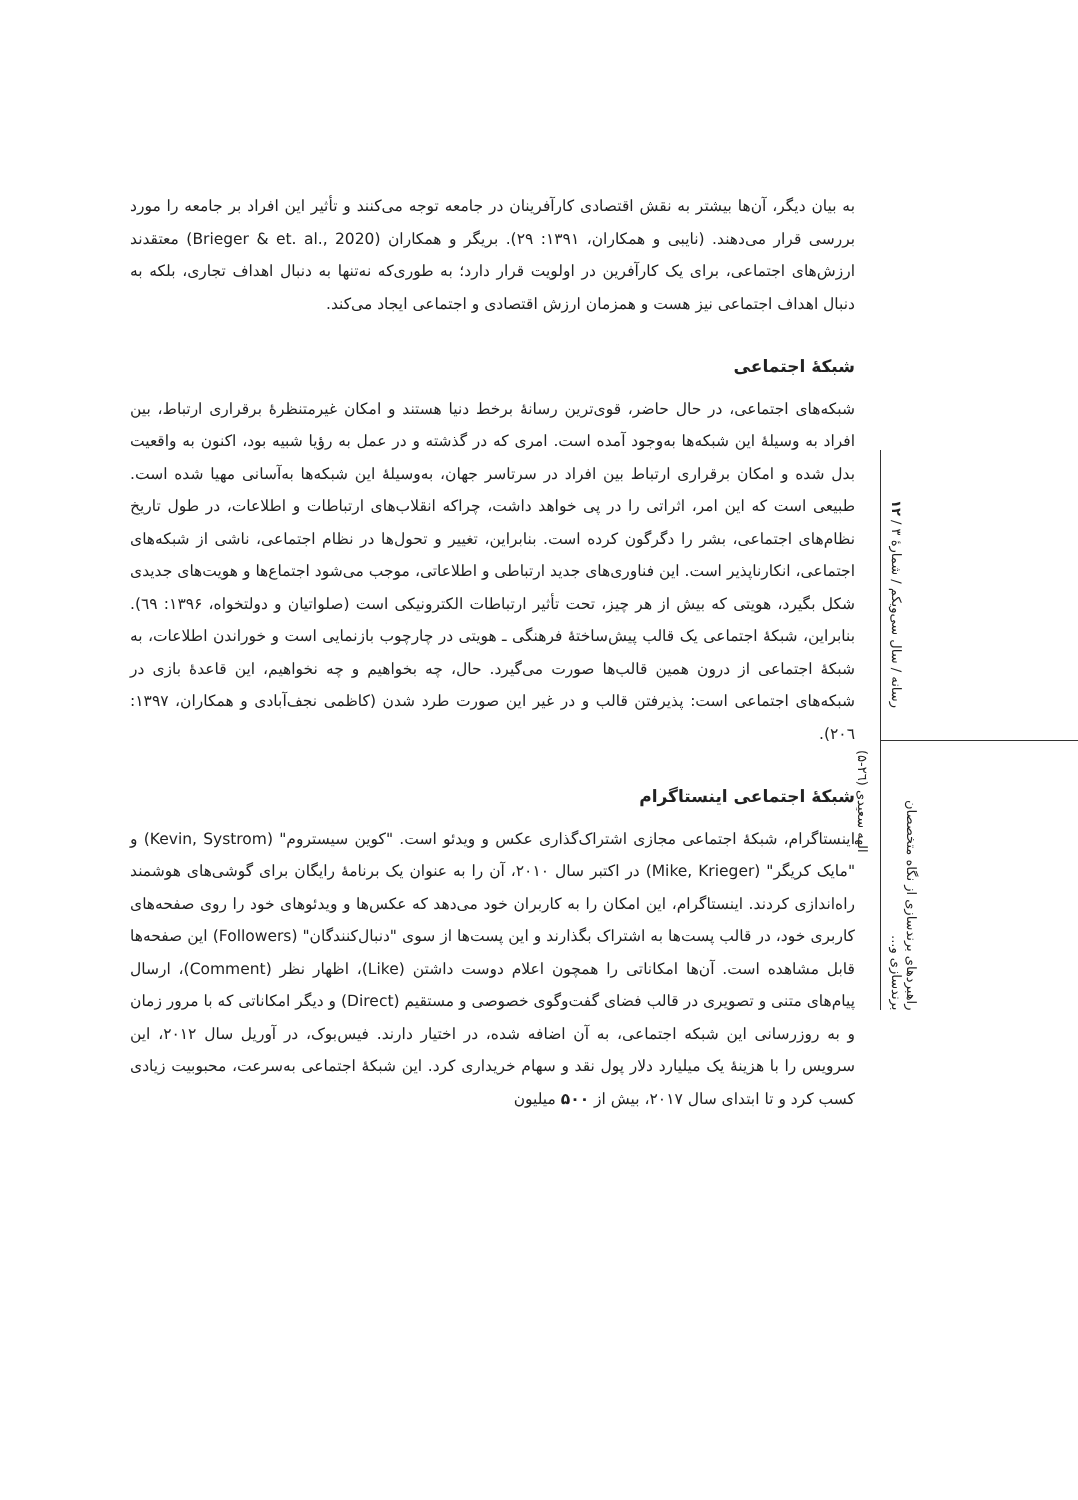به بیان دیگر، آن‌ها بیشتر به نقش اقتصادی کارآفرینان در جامعه توجه می‌کنند و تأثیر این افراد بر جامعه را مورد بررسی قرار می‌دهند. (نایبی و همکاران، ۱۳۹۱: ۲۹). بریگر و همکاران (Brieger & et. al., 2020) معتقدند ارزش‌های اجتماعی، برای یک کارآفرین در اولویت قرار دارد؛ به طوری‌که نه‌تنها به دنبال اهداف تجاری، بلکه به دنبال اهداف اجتماعی نیز هست و همزمان ارزش اقتصادی و اجتماعی ایجاد می‌کند.
شبکۀ اجتماعی
شبکه‌های اجتماعی، در حال حاضر، قوی‌ترین رسانۀ برخط دنیا هستند و امکان غیرمتنظرۀ برقراری ارتباط، بین افراد به وسیلۀ این شبکه‌ها به‌وجود آمده است. امری که در گذشته و در عمل به رؤیا شبیه بود، اکنون به واقعیت بدل شده و امکان برقراری ارتباط بین افراد در سرتاسر جهان، به‌وسیلۀ این شبکه‌ها به‌آسانی مهیا شده است. طبیعی است که این امر، اثراتی را در پی خواهد داشت، چراکه انقلاب‌های ارتباطات و اطلاعات، در طول تاریخ نظام‌های اجتماعی، بشر را دگرگون کرده است. بنابراین، تغییر و تحول‌ها در نظام اجتماعی، ناشی از شبکه‌های اجتماعی، انکارناپذیر است. این فناوری‌های جدید ارتباطی و اطلاعاتی، موجب می‌شود اجتماع‌ها و هویت‌های جدیدی شکل بگیرد، هویتی که بیش از هر چیز، تحت تأثیر ارتباطات الکترونیکی است (صلواتیان و دولتخواه، ۱۳۹۶: ٦۹). بنابراین، شبکۀ اجتماعی یک قالب پیش‌ساختۀ فرهنگی ـ هویتی در چارچوب بازنمایی است و خوراندن اطلاعات، به شبکۀ اجتماعی از درون همین قالب‌ها صورت می‌گیرد. حال، چه بخواهیم و چه نخواهیم، این قاعدۀ بازی در شبکه‌های اجتماعی است: پذیرفتن قالب و در غیر این صورت طرد شدن (کاظمی نجف‌آبادی و همکاران، ۱۳۹۷: ۲۰٦).
شبکۀ اجتماعی اینستاگرام
اینستاگرام، شبکۀ اجتماعی مجازی اشتراک‌گذاری عکس و ویدئو است. "کوین سیستروم" (Kevin, Systrom) و "مایک کریگر" (Mike, Krieger) در اکتبر سال ۲۰۱۰، آن را به عنوان یک برنامۀ رایگان برای گوشی‌های هوشمند راه‌اندازی کردند. اینستاگرام، این امکان را به کاربران خود می‌دهد که عکس‌ها و ویدئوهای خود را روی صفحه‌های کاربری خود، در قالب پست‌ها به اشتراک بگذارند و این پست‌ها از سوی "دنبال‌کنندگان" (Followers) این صفحه‌ها قابل مشاهده است. آن‌ها امکاناتی را همچون اعلام دوست داشتن (Like)، اظهار نظر (Comment)، ارسال پیام‌های متنی و تصویری در قالب فضای گفت‌وگوی خصوصی و مستقیم (Direct) و دیگر امکاناتی که با مرور زمان و به روزرسانی این شبکه اجتماعی، به آن اضافه شده، در اختیار دارند. فیس‌بوک، در آوریل سال ۲۰۱۲، این سرویس را با هزینۀ یک میلیارد دلار پول نقد و سهام خریداری کرد. این شبکۀ اجتماعی به‌سرعت، محبوبیت زیادی کسب کرد و تا ابتدای سال ۲۰۱۷، بیش از ۵۰۰ میلیون
رسانه / سال سی‌ویکم / شمارۀ ۳ / ۱۲
راهبردهای برندسازی از نگاه متخصصان برندسازی و...
الهه سعیدی (۲٦-۵)